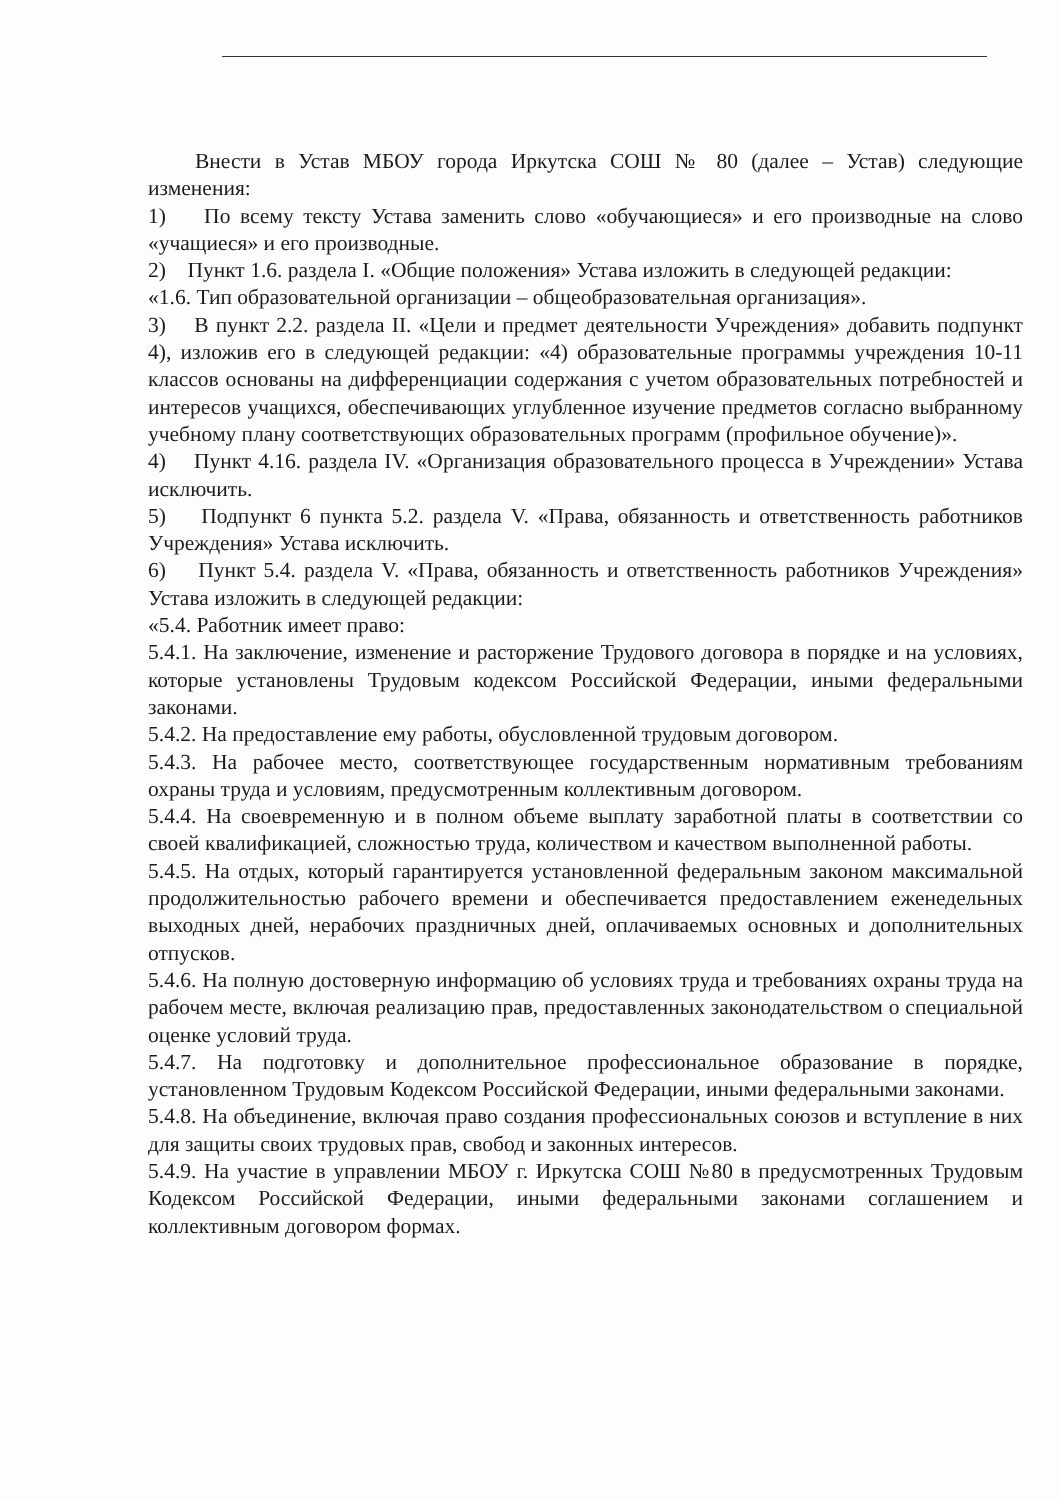Внести в Устав МБОУ города Иркутска СОШ № 80 (далее – Устав) следующие изменения:
1) По всему тексту Устава заменить слово «обучающиеся» и его производные на слово «учащиеся» и его производные.
2) Пункт 1.6. раздела I. «Общие положения» Устава изложить в следующей редакции:
«1.6. Тип образовательной организации – общеобразовательная организация».
3) В пункт 2.2. раздела II. «Цели и предмет деятельности Учреждения» добавить подпункт 4), изложив его в следующей редакции: «4) образовательные программы учреждения 10-11 классов основаны на дифференциации содержания с учетом образовательных потребностей и интересов учащихся, обеспечивающих углубленное изучение предметов согласно выбранному учебному плану соответствующих образовательных программ (профильное обучение)».
4) Пункт 4.16. раздела IV. «Организация образовательного процесса в Учреждении» Устава исключить.
5) Подпункт 6 пункта 5.2. раздела V. «Права, обязанность и ответственность работников Учреждения» Устава исключить.
6) Пункт 5.4. раздела V. «Права, обязанность и ответственность работников Учреждения» Устава изложить в следующей редакции:
«5.4. Работник имеет право:
5.4.1. На заключение, изменение и расторжение Трудового договора в порядке и на условиях, которые установлены Трудовым кодексом Российской Федерации, иными федеральными законами.
5.4.2. На предоставление ему работы, обусловленной трудовым договором.
5.4.3. На рабочее место, соответствующее государственным нормативным требованиям охраны труда и условиям, предусмотренным коллективным договором.
5.4.4. На своевременную и в полном объеме выплату заработной платы в соответствии со своей квалификацией, сложностью труда, количеством и качеством выполненной работы.
5.4.5. На отдых, который гарантируется установленной федеральным законом максимальной продолжительностью рабочего времени и обеспечивается предоставлением еженедельных выходных дней, нерабочих праздничных дней, оплачиваемых основных и дополнительных отпусков.
5.4.6. На полную достоверную информацию об условиях труда и требованиях охраны труда на рабочем месте, включая реализацию прав, предоставленных законодательством о специальной оценке условий труда.
5.4.7. На подготовку и дополнительное профессиональное образование в порядке, установленном Трудовым Кодексом Российской Федерации, иными федеральными законами.
5.4.8. На объединение, включая право создания профессиональных союзов и вступление в них для защиты своих трудовых прав, свобод и законных интересов.
5.4.9. На участие в управлении МБОУ г. Иркутска СОШ №80 в предусмотренных Трудовым Кодексом Российской Федерации, иными федеральными законами соглашением и коллективным договором формах.